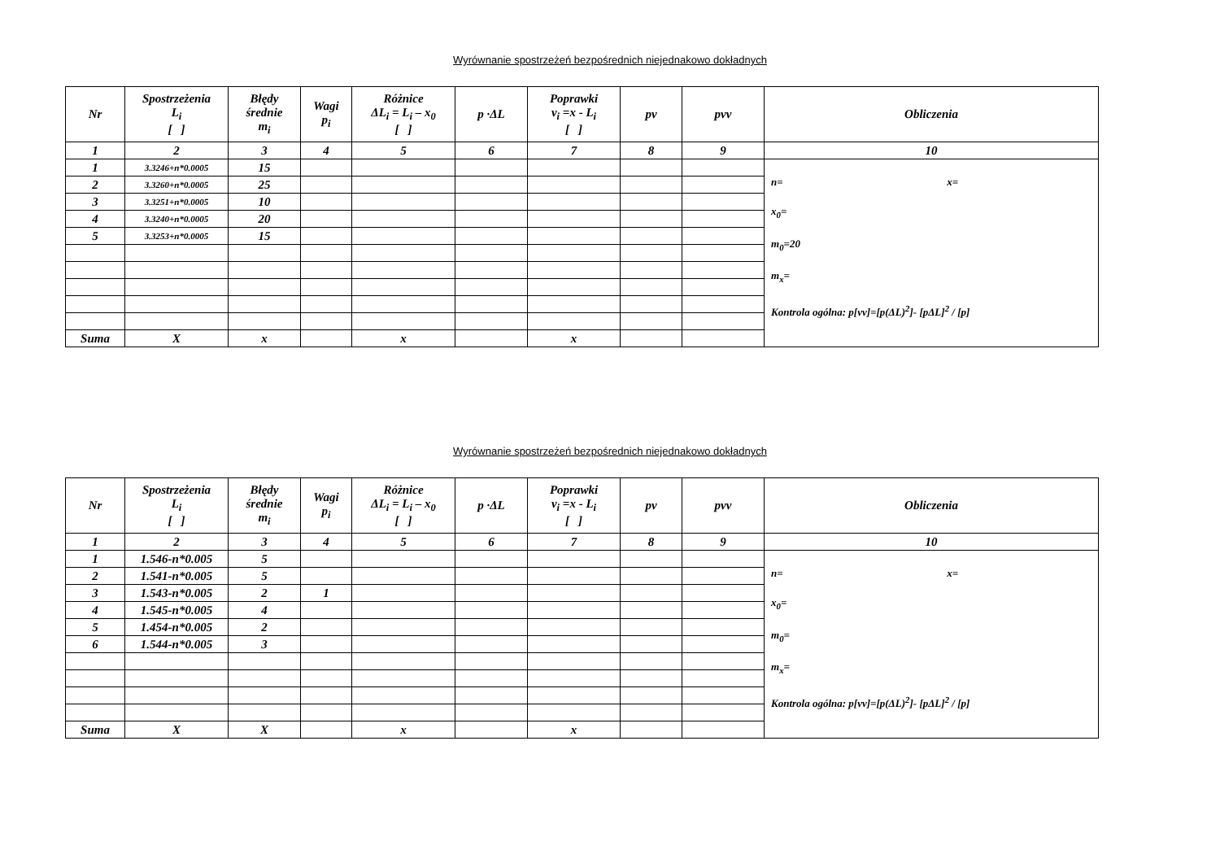Wyrównanie spostrzeżeń bezpośrednich niejednakowo dokładnych
| Nr | Spostrzeżenia L<sub>i</sub> [ ] | Błędy średnie m<sub>i</sub> | Wagi p<sub>i</sub> | Różnice ΔL<sub>i</sub> = L<sub>i</sub> – x<sub>0</sub> [ ] | p ·ΔL | Poprawki v<sub>i</sub> =x - L<sub>i</sub> [ ] | pv | pvv | Obliczenia |
| --- | --- | --- | --- | --- | --- | --- | --- | --- | --- |
| 1 | 2 | 3 | 4 | 5 | 6 | 7 | 8 | 9 | 10 |
| 1 | 3.3246+n*0.0005 | 15 | | | | | | | n= x= x<sub>0</sub>= m<sub>0</sub>=20 m<sub>x</sub>= Kontrola ogólna: p[vv]=[p(ΔL)<sup>2</sup>]- [pΔL]<sup>2</sup> / [p] |
| 2 | 3.3260+n*0.0005 | 25 | | | | | | | |
| 3 | 3.3251+n*0.0005 | 10 | | | | | | | |
| 4 | 3.3240+n*0.0005 | 20 | | | | | | | |
| 5 | 3.3253+n*0.0005 | 15 | | | | | | | |
| Suma | X | x | | x | | x | | | |
Wyrównanie spostrzeżeń bezpośrednich niejednakowo dokładnych
| Nr | Spostrzeżenia L<sub>i</sub> [ ] | Błędy średnie m<sub>i</sub> | Wagi p<sub>i</sub> | Różnice ΔL<sub>i</sub> = L<sub>i</sub> – x<sub>0</sub> [ ] | p ·ΔL | Poprawki v<sub>i</sub> =x - L<sub>i</sub> [ ] | pv | pvv | Obliczenia |
| --- | --- | --- | --- | --- | --- | --- | --- | --- | --- |
| 1 | 2 | 3 | 4 | 5 | 6 | 7 | 8 | 9 | 10 |
| 1 | 1.546-n*0.005 | 5 | | | | | | | n= x= x<sub>0</sub>= m<sub>0</sub>= m<sub>x</sub>= Kontrola ogólna: p[vv]=[p(ΔL)<sup>2</sup>]- [pΔL]<sup>2</sup> / [p] |
| 2 | 1.541-n*0.005 | 5 | | | | | | | |
| 3 | 1.543-n*0.005 | 2 | 1 | | | | | | |
| 4 | 1.545-n*0.005 | 4 | | | | | | | |
| 5 | 1.454-n*0.005 | 2 | | | | | | | |
| 6 | 1.544-n*0.005 | 3 | | | | | | | |
| Suma | X | X | | x | | x | | | |